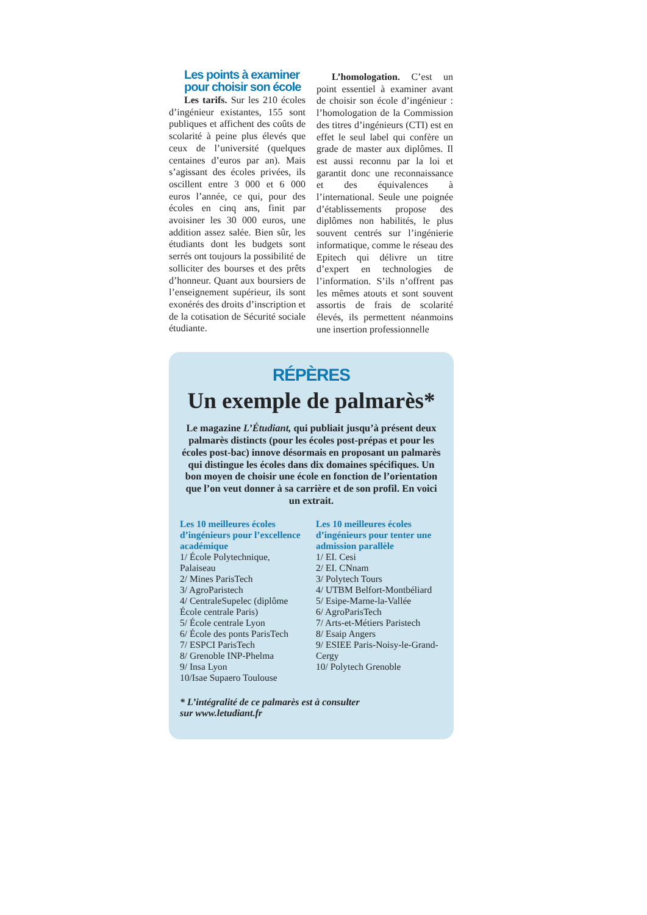Les points à examiner
pour choisir son école
Les tarifs. Sur les 210 écoles d’ingénieur existantes, 155 sont publiques et affichent des coûts de scolarité à peine plus élevés que ceux de l’université (quelques centaines d’euros par an). Mais s’agissant des écoles privées, ils oscillent entre 3 000 et 6 000 euros l’année, ce qui, pour des écoles en cinq ans, finit par avoisiner les 30 000 euros, une addition assez salée. Bien sûr, les étudiants dont les budgets sont serrés ont toujours la possibilité de solliciter des bourses et des prêts d’honneur. Quant aux boursiers de l’enseignement supérieur, ils sont exonérés des droits d’inscription et de la cotisation de Sécurité sociale étudiante.
L’homologation. C’est un point essentiel à examiner avant de choisir son école d’ingénieur : l’homologation de la Commission des titres d’ingénieurs (CTI) est en effet le seul label qui confère un grade de master aux diplômes. Il est aussi reconnu par la loi et garantit donc une reconnaissance et des équivalences à l’international. Seule une poignée d’établissements propose des diplômes non habilités, le plus souvent centrés sur l’ingénierie informatique, comme le réseau des Epitech qui délivre un titre d’expert en technologies de l’information. S’ils n’offrent pas les mêmes atouts et sont souvent assortis de frais de scolarité élevés, ils permettent néanmoins une insertion professionnelle
RÉPÈRES
Un exemple de palmarès*
Le magazine L’Étudiant, qui publiait jusqu’à présent deux palmarès distincts (pour les écoles post-prépas et pour les écoles post-bac) innove désormais en proposant un palmarès qui distingue les écoles dans dix domaines spécifiques. Un bon moyen de choisir une école en fonction de l’orientation que l’on veut donner à sa carrière et de son profil. En voici un extrait.
Les 10 meilleures écoles d’ingénieurs pour l’excellence académique
1/ École Polytechnique, Palaiseau
2/ Mines ParisTech
3/ AgroParistech
4/ CentraleSupelec (diplôme École centrale Paris)
5/ École centrale Lyon
6/ École des ponts ParisTech
7/ ESPCI ParisTech
8/ Grenoble INP-Phelma
9/ Insa Lyon
10/Isae Supaero Toulouse
Les 10 meilleures écoles d’ingénieurs pour tenter une admission parallèle
1/ EI. Cesi
2/ EI. CNnam
3/ Polytech Tours
4/ UTBM Belfort-Montbéliard
5/ Esipe-Marne-la-Vallée
6/ AgroParisTech
7/ Arts-et-Métiers Paristech
8/ Esaip Angers
9/ ESIEE Paris-Noisy-le-Grand-Cergy
10/ Polytech Grenoble
* L’intégralité de ce palmarès est à consulter
sur www.letudiant.fr